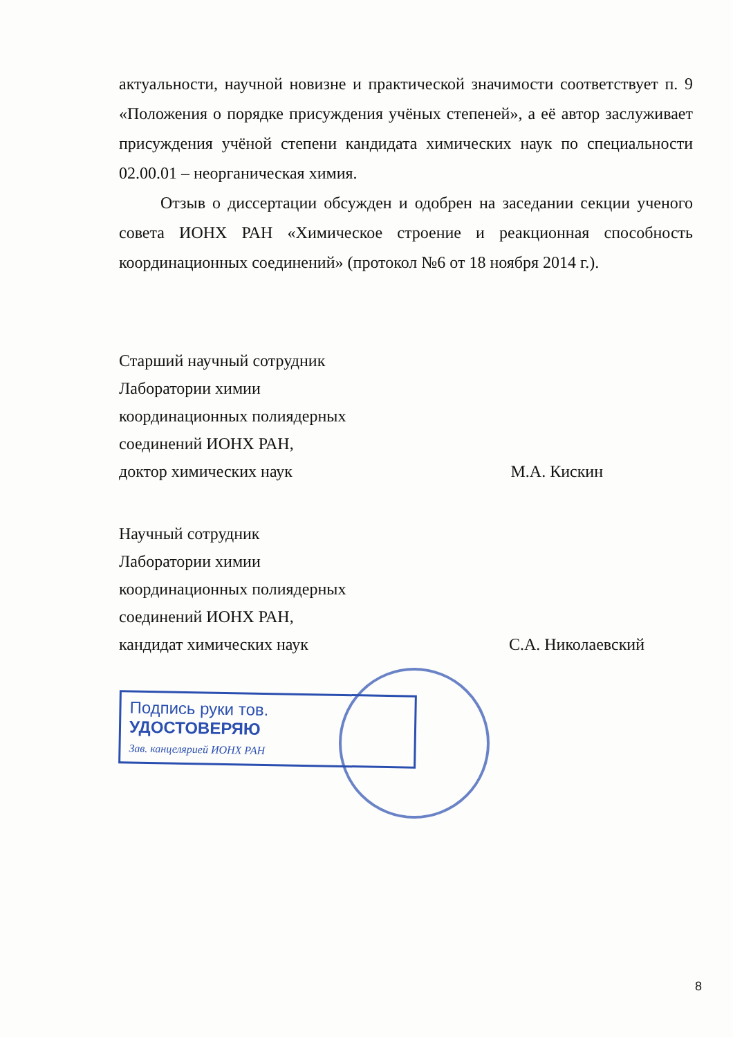актуальности, научной новизне и практической значимости соответствует п. 9 «Положения о порядке присуждения учёных степеней», а её автор заслуживает присуждения учёной степени кандидата химических наук по специальности 02.00.01 – неорганическая химия.
Отзыв о диссертации обсужден и одобрен на заседании секции ученого совета ИОНХ РАН «Химическое строение и реакционная способность координационных соединений» (протокол №6 от 18 ноября 2014 г.).
Старший научный сотрудник
Лаборатории химии
координационных полиядерных
соединений ИОНХ РАН,
доктор химических наук
М.А. Кискин
Научный сотрудник
Лаборатории химии
координационных полиядерных
соединений ИОНХ РАН,
кандидат химических наук
С.А. Николаевский
Подпись руки тов.
УДОСТОВЕРЯЮ
Зав. канцелярией ИОНХ РАН
8